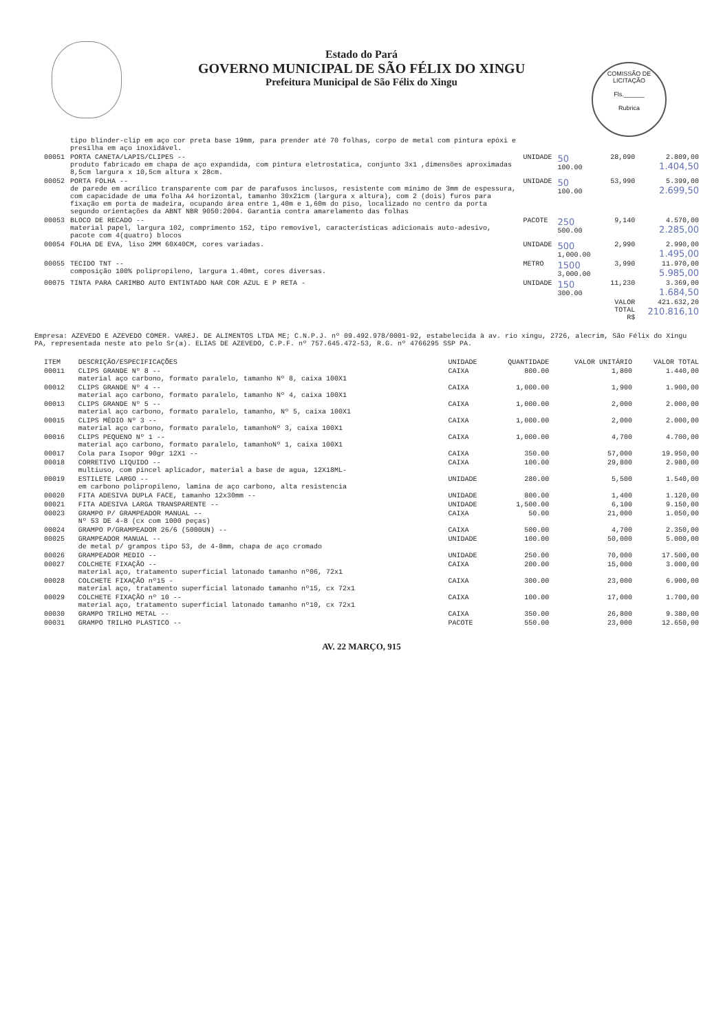COMISSÃO DE LICITAÇÃO
Fls.______
Rubrica
Estado do Pará
GOVERNO MUNICIPAL DE SÃO FÉLIX DO XINGU
Prefeitura Municipal de São Félix do Xingu
| | tipo blinder-clip em aço cor preta base 19mm, para prender até 70 folhas, corpo de metal com pintura epóxi e presilha em aço inoxidável. | | | | |
| 00051 | PORTA CANETA/LAPIS/CLIPES -- produto fabricado em chapa de aço expandida, com pintura eletrostatica, conjunto 3x1 ,dimensões aproximadas 8,5cm largura x 10,5cm altura x 28cm. | UNIDADE | 50 100.00 | 28,090 | 2.809,00 1.404,50 |
| 00052 | PORTA FOLHA -- de parede em acrílico transparente com par de parafusos inclusos, resistente com mínimo de 3mm de espessura, com capacidade de uma folha A4 horizontal, tamanho 30x21cm (largura x altura), com 2 (dois) furos para fixação em porta de madeira, ocupando área entre 1,40m e 1,60m do piso, localizado no centro da porta segundo orientações da ABNT NBR 9050:2004. Garantia contra amarelamento das folhas | UNIDADE | 50 100.00 | 53,990 | 5.399,00 2.699,50 |
| 00053 | BLOCO DE RECADO -- material papel, largura 102, comprimento 152, tipo removível, características adicionais auto-adesivo, pacote com 4(quatro) blocos | PACOTE | 250 500.00 | 9,140 | 4.570,00 2.285,00 |
| 00054 | FOLHA DE EVA, liso 2MM 60X40CM, cores variadas. | UNIDADE | 500 1,000.00 | 2,990 | 2.990,00 1.495,00 |
| 00055 | TECIDO TNT -- composição 100% polipropileno, largura 1.40mt, cores diversas. | METRO | 1500 3,000.00 | 3,990 | 11.970,00 5.985,00 |
| 00075 | TINTA PARA CARIMBO AUTO ENTINTADO NAR COR AZUL E P RETA - | UNIDADE | 150 300.00 | 11,230 | 3.369,00 1.684,50 |
| | | | | VALOR TOTAL R$ | 421.632,20 210.816,10 |
Empresa: AZEVEDO E AZEVEDO COMER. VAREJ. DE ALIMENTOS LTDA ME; C.N.P.J. nº 09.492.978/0001-92, estabelecida à av. rio xingu, 2726, alecrim, São Félix do Xingu PA, representada neste ato pelo Sr(a). ELIAS DE AZEVEDO, C.P.F. nº 757.645.472-53, R.G. nº 4766295 SSP PA.
| ITEM | DESCRIÇÃO/ESPECIFICAÇÕES | UNIDADE | QUANTIDADE | VALOR UNITÁRIO | VALOR TOTAL |
| --- | --- | --- | --- | --- | --- |
| 00011 | CLIPS GRANDE Nº 8 -- material aço carbono, formato paralelo, tamanho Nº 8, caixa 100X1 | CAIXA | 800.00 | 1,800 | 1.440,00 |
| 00012 | CLIPS GRANDE Nº 4 -- material aço carbono, formato paralelo, tamanho Nº 4, caixa 100X1 | CAIXA | 1,000.00 | 1,900 | 1.900,00 |
| 00013 | CLIPS GRANDE Nº 5 -- material aço carbono, formato paralelo, tamanho, Nº 5, caixa 100X1 | CAIXA | 1,000.00 | 2,000 | 2.000,00 |
| 00015 | CLIPS MÉDIO Nº 3 -- material aço carbono, formato paralelo, tamanhoNº 3, caixa 100X1 | CAIXA | 1,000.00 | 2,000 | 2.000,00 |
| 00016 | CLIPS PEQUENO Nº 1 -- material aço carbono, formato paralelo, tamanhoNº 1, caixa 100X1 | CAIXA | 1,000.00 | 4,700 | 4.700,00 |
| 00017 | Cola para Isopor 90gr 12X1 -- | CAIXA | 350.00 | 57,000 | 19.950,00 |
| 00018 | CORRETIVO LIQUIDO -- multiuso, com pincel aplicador, material a base de agua, 12X18ML- | CAIXA | 100.00 | 29,800 | 2.980,00 |
| 00019 | ESTILETE LARGO -- em carbono polipropileno, lamina de aço carbono, alta resistencia | UNIDADE | 280.00 | 5,500 | 1.540,00 |
| 00020 | FITA ADESIVA DUPLA FACE, tamanho 12x30mm -- | UNIDADE | 800.00 | 1,400 | 1.120,00 |
| 00021 | FITA ADESIVA LARGA TRANSPARENTE -- | UNIDADE | 1,500.00 | 6,100 | 9.150,00 |
| 00023 | GRAMPO P/ GRAMPEADOR MANUAL -- Nº 53 DE 4-8 (cx com 1000 peças) | CAIXA | 50.00 | 21,000 | 1.050,00 |
| 00024 | GRAMPO P/GRAMPEADOR 26/6 (5000UN) -- | CAIXA | 500.00 | 4,700 | 2.350,00 |
| 00025 | GRAMPEADOR MANUAL -- de metal p/ grampos tipo 53, de 4-8mm, chapa de aço cromado | UNIDADE | 100.00 | 50,000 | 5.000,00 |
| 00026 | GRAMPEADOR MEDIO -- | UNIDADE | 250.00 | 70,000 | 17.500,00 |
| 00027 | COLCHETE FIXAÇÃO -- material aço, tratamento superficial latonado tamanho nº06, 72x1 | CAIXA | 200.00 | 15,000 | 3.000,00 |
| 00028 | COLCHETE FIXAÇÃO nº15 - material aço, tratamento superficial latonado tamanho nº15, cx 72x1 | CAIXA | 300.00 | 23,000 | 6.900,00 |
| 00029 | COLCHETE FIXAÇÃO nº 10 -- material aço, tratamento superficial latonado tamanho nº10, cx 72x1 | CAIXA | 100.00 | 17,000 | 1.700,00 |
| 00030 | GRAMPO TRILHO METAL -- | CAIXA | 350.00 | 26,800 | 9.380,00 |
| 00031 | GRAMPO TRILHO PLASTICO -- | PACOTE | 550.00 | 23,000 | 12.650,00 |
AV. 22 MARÇO, 915